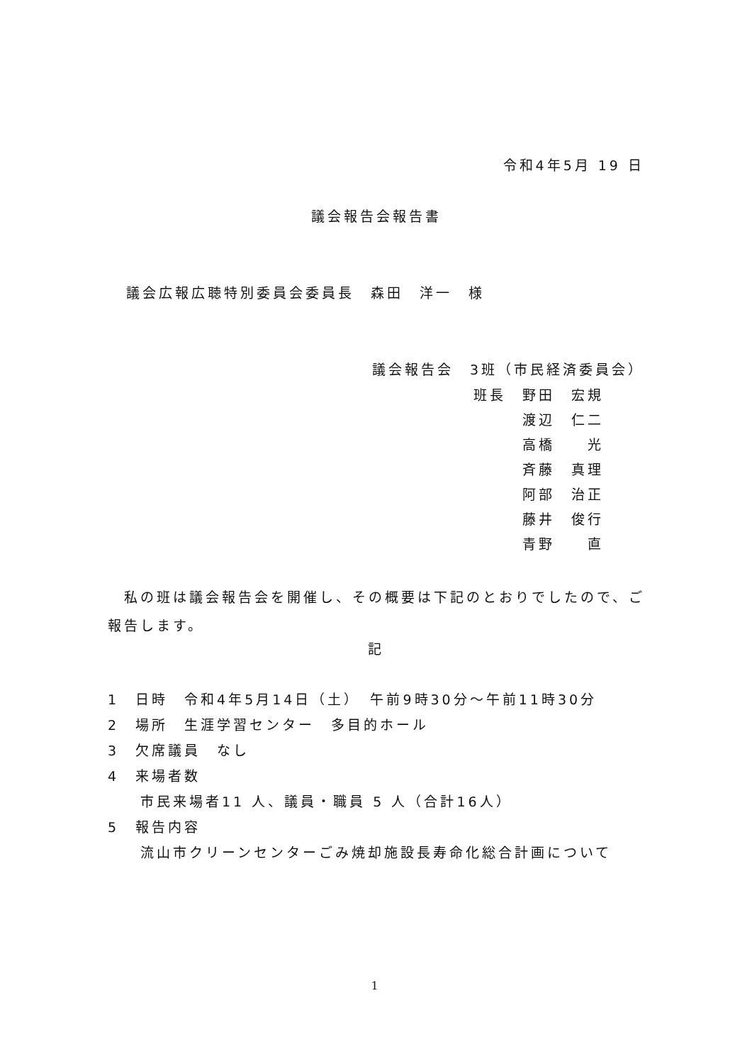令和4年5月 19 日
議会報告会報告書
議会広報広聴特別委員会委員長　森田　洋一　様
議会報告会　3班（市民経済委員会）
班長　野田　宏規
　　　渡辺　仁二
　　　高橋　　光
　　　斉藤　真理
　　　阿部　治正
　　　藤井　俊行
　　　青野　　直
　私の班は議会報告会を開催し、その概要は下記のとおりでしたので、ご報告します。
記
1　日時　令和4年5月14日（土）　午前9時30分～午前11時30分
2　場所　生涯学習センター　多目的ホール
3　欠席議員　なし
4　来場者数
　　市民来場者11 人、議員・職員 5 人（合計16人）
5　報告内容
　　流山市クリーンセンターごみ焼却施設長寿命化総合計画について
1